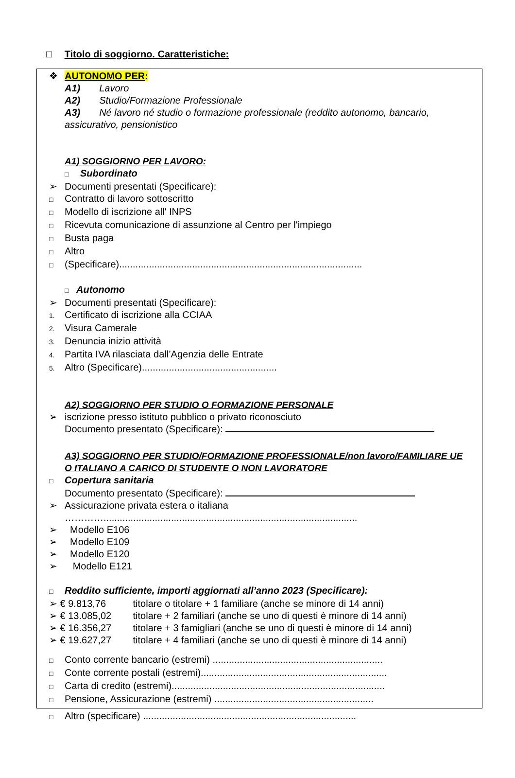□ Titolo di soggiorno. Caratteristiche:
❖ AUTONOMO PER:
A1) Lavoro
A2) Studio/Formazione Professionale
A3) Né lavoro né studio o formazione professionale (reddito autonomo, bancario, assicurativo, pensionistico
A1) SOGGIORNO PER LAVORO:
□ Subordinato
➢ Documenti presentati (Specificare):
□ Contratto di lavoro sottoscritto
□ Modello di iscrizione all' INPS
□ Ricevuta comunicazione di assunzione al Centro per l'impiego
□ Busta paga
□ Altro
□ (Specificare)..........................................................................................
□ Autonomo
➢ Documenti presentati (Specificare):
1. Certificato di iscrizione alla CCIAA
2. Visura Camerale
3. Denuncia inizio attività
4. Partita IVA rilasciata dall’Agenzia delle Entrate
5. Altro (Specificare)..................................................
A2) SOGGIORNO PER STUDIO O FORMAZIONE PERSONALE
➢ iscrizione presso istituto pubblico o privato riconosciuto
Documento presentato (Specificare):
A3) SOGGIORNO PER STUDIO/FORMAZIONE PROFESSIONALE/non lavoro/FAMILIARE UE O ITALIANO A CARICO DI STUDENTE O NON LAVORATORE
□ Copertura sanitaria
Documento presentato (Specificare):
➢ Assicurazione privata estera o italiana
…………..............................................................................................
➢ Modello E106
➢ Modello E109
➢ Modello E120
➢ Modello E121
□ Reddito sufficiente, importi aggiornati all’anno 2023 (Specificare):
➢ € 9.813,76 titolare o titolare + 1 familiare (anche se minore di 14 anni)
➢ € 13.085,02 titolare + 2 familiari (anche se uno di questi è minore di 14 anni)
➢ € 16.356,27 titolare + 3 famigliari (anche se uno di questi è minore di 14 anni)
➢ € 19.627,27 titolare + 4 familiari (anche se uno di questi è minore di 14 anni)
□ Conto corrente bancario (estremi) ...............................................................
□ Conte corrente postali (estremi).....................................................................
□ Carta di credito (estremi)...............................................................................
□ Pensione, Assicurazione (estremi) ...........................................................
□ Altro (specificare) ...............................................................................